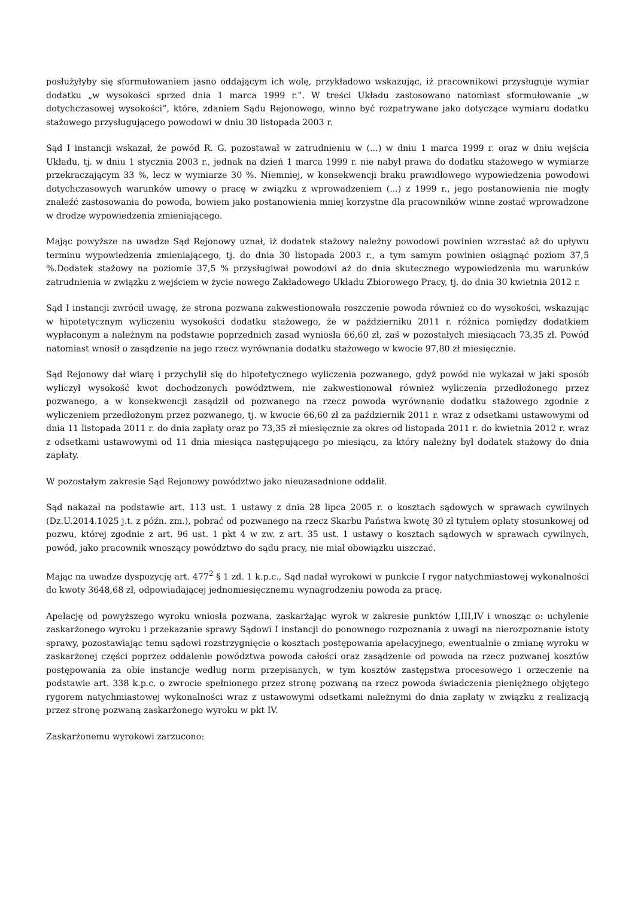posłużyłyby się sformułowaniem jasno oddającym ich wolę, przykładowo wskazując, iż pracownikowi przysługuje wymiar dodatku „w wysokości sprzed dnia 1 marca 1999 r.”. W treści Układu zastosowano natomiast sformułowanie „w dotychczasowej wysokości”, które, zdaniem Sądu Rejonowego, winno być rozpatrywane jako dotyczące wymiaru dodatku stażowego przysługującego powodowi w dniu 30 listopada 2003 r.
Sąd I instancji wskazał, że powód R. G. pozostawał w zatrudnieniu w (...) w dniu 1 marca 1999 r. oraz w dniu wejścia Układu, tj. w dniu 1 stycznia 2003 r., jednak na dzień 1 marca 1999 r. nie nabył prawa do dodatku stażowego w wymiarze przekraczającym 33 %, lecz w wymiarze 30 %. Niemniej, w konsekwencji braku prawidłowego wypowiedzenia powodowi dotychczasowych warunków umowy o pracę w związku z wprowadzeniem (...) z 1999 r., jego postanowienia nie mogły znaleźć zastosowania do powoda, bowiem jako postanowienia mniej korzystne dla pracowników winne zostać wprowadzone w drodze wypowiedzenia zmieniającego.
Mając powyższe na uwadze Sąd Rejonowy uznał, iż dodatek stażowy należny powodowi powinien wzrastać aż do upływu terminu wypowiedzenia zmieniającego, tj. do dnia 30 listopada 2003 r., a tym samym powinien osiągnąć poziom 37,5 %.Dodatek stażowy na poziomie 37,5 % przysługiwał powodowi aż do dnia skutecznego wypowiedzenia mu warunków zatrudnienia w związku z wejściem w życie nowego Zakładowego Układu Zbiorowego Pracy, tj. do dnia 30 kwietnia 2012 r.
Sąd I instancji zwrócił uwagę, że strona pozwana zakwestionowała roszczenie powoda również co do wysokości, wskazując w hipotetycznym wyliczeniu wysokości dodatku stażowego, że w październiku 2011 r. różnica pomiędzy dodatkiem wypłaconym a należnym na podstawie poprzednich zasad wyniosła 66,60 zł, zaś w pozostałych miesiącach 73,35 zł. Powód natomiast wnosił o zasądzenie na jego rzecz wyrównania dodatku stażowego w kwocie 97,80 zł miesięcznie.
Sąd Rejonowy dał wiarę i przychylił się do hipotetycznego wyliczenia pozwanego, gdyż powód nie wykazał w jaki sposób wyliczył wysokość kwot dochodzonych powództwem, nie zakwestionował również wyliczenia przedłożonego przez pozwanego, a w konsekwencji zasądził od pozwanego na rzecz powoda wyrównanie dodatku stażowego zgodnie z wyliczeniem przedłożonym przez pozwanego, tj. w kwocie 66,60 zł za październik 2011 r. wraz z odsetkami ustawowymi od dnia 11 listopada 2011 r. do dnia zapłaty oraz po 73,35 zł miesięcznie za okres od listopada 2011 r. do kwietnia 2012 r. wraz z odsetkami ustawowymi od 11 dnia miesiąca następującego po miesiącu, za który należny był dodatek stażowy do dnia zapłaty.
W pozostałym zakresie Sąd Rejonowy powództwo jako nieuzasadnione oddalił.
Sąd nakazał na podstawie art. 113 ust. 1 ustawy z dnia 28 lipca 2005 r. o kosztach sądowych w sprawach cywilnych (Dz.U.2014.1025 j.t. z późn. zm.), pobrać od pozwanego na rzecz Skarbu Państwa kwotę 30 zł tytułem opłaty stosunkowej od pozwu, której zgodnie z art. 96 ust. 1 pkt 4 w zw. z art. 35 ust. 1 ustawy o kosztach sądowych w sprawach cywilnych, powód, jako pracownik wnoszący powództwo do sądu pracy, nie miał obowiązku uiszczać.
Mając na uwadze dyspozycję art. 477<sup>2</sup> § 1 zd. 1 k.p.c., Sąd nadał wyrokowi w punkcie I rygor natychmiastowej wykonalności do kwoty 3648,68 zł, odpowiadającej jednomiesięcznemu wynagrodzeniu powoda za pracę.
Apelację od powyższego wyroku wniosła pozwana, zaskarżając wyrok w zakresie punktów I,III,IV i wnosząc o: uchylenie zaskarżonego wyroku i przekazanie sprawy Sądowi I instancji do ponownego rozpoznania z uwagi na nierozpoznanie istoty sprawy, pozostawiając temu sądowi rozstrzygnięcie o kosztach postępowania apelacyjnego, ewentualnie o zmianę wyroku w zaskarżonej części poprzez oddalenie powództwa powoda całości oraz zasądzenie od powoda na rzecz pozwanej kosztów postępowania za obie instancje według norm przepisanych, w tym kosztów zastępstwa procesowego i orzeczenie na podstawie art. 338 k.p.c. o zwrocie spełnionego przez stronę pozwaną na rzecz powoda świadczenia pieniężnego objętego rygorem natychmiastowej wykonalności wraz z ustawowymi odsetkami należnymi do dnia zapłaty w związku z realizacją przez stronę pozwaną zaskarżonego wyroku w pkt IV.
Zaskarżonemu wyrokowi zarzucono: